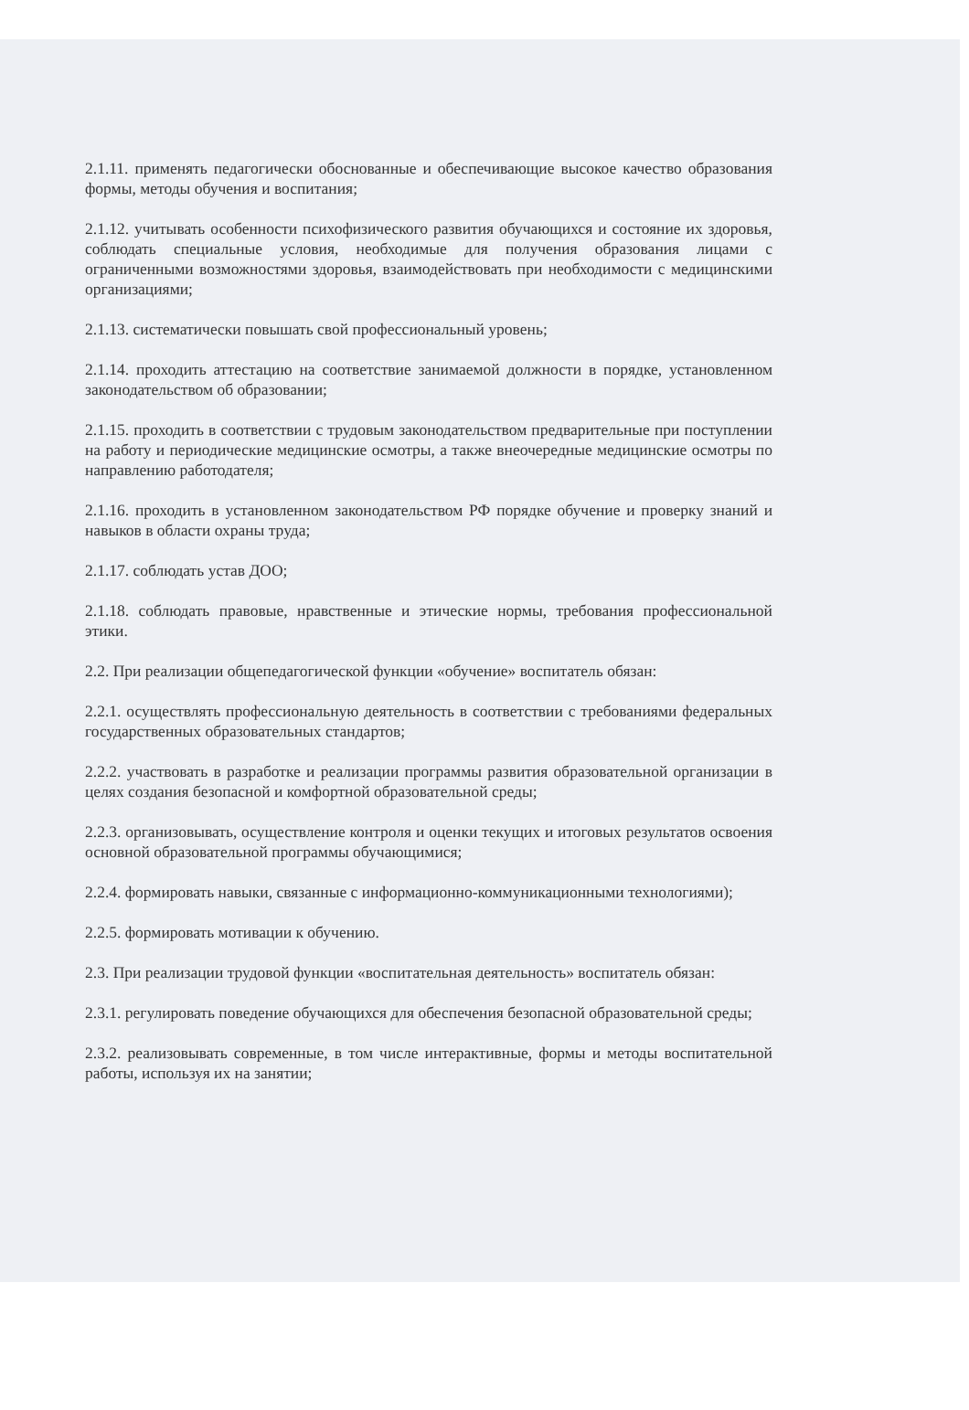2.1.11. применять педагогически обоснованные и обеспечивающие высокое качество образования формы, методы обучения и воспитания;
2.1.12. учитывать особенности психофизического развития обучающихся и состояние их здоровья, соблюдать специальные условия, необходимые для получения образования лицами с ограниченными возможностями здоровья, взаимодействовать при необходимости с медицинскими организациями;
2.1.13. систематически повышать свой профессиональный уровень;
2.1.14. проходить аттестацию на соответствие занимаемой должности в порядке, установленном законодательством об образовании;
2.1.15. проходить в соответствии с трудовым законодательством предварительные при поступлении на работу и периодические медицинские осмотры, а также внеочередные медицинские осмотры по направлению работодателя;
2.1.16. проходить в установленном законодательством РФ порядке обучение и проверку знаний и навыков в области охраны труда;
2.1.17. соблюдать устав ДОО;
2.1.18. соблюдать правовые, нравственные и этические нормы, требования профессиональной этики.
2.2. При реализации общепедагогической функции «обучение» воспитатель обязан:
2.2.1. осуществлять профессиональную деятельность в соответствии с требованиями федеральных государственных образовательных стандартов;
2.2.2. участвовать в разработке и реализации программы развития образовательной организации в целях создания безопасной и комфортной образовательной среды;
2.2.3. организовывать, осуществление контроля и оценки текущих и итоговых результатов освоения основной образовательной программы обучающимися;
2.2.4. формировать навыки, связанные с информационно-коммуникационными технологиями);
2.2.5. формировать мотивации к обучению.
2.3. При реализации трудовой функции «воспитательная деятельность» воспитатель обязан:
2.3.1. регулировать поведение обучающихся для обеспечения безопасной образовательной среды;
2.3.2. реализовывать современные, в том числе интерактивные, формы и методы воспитательной работы, используя их на занятии;